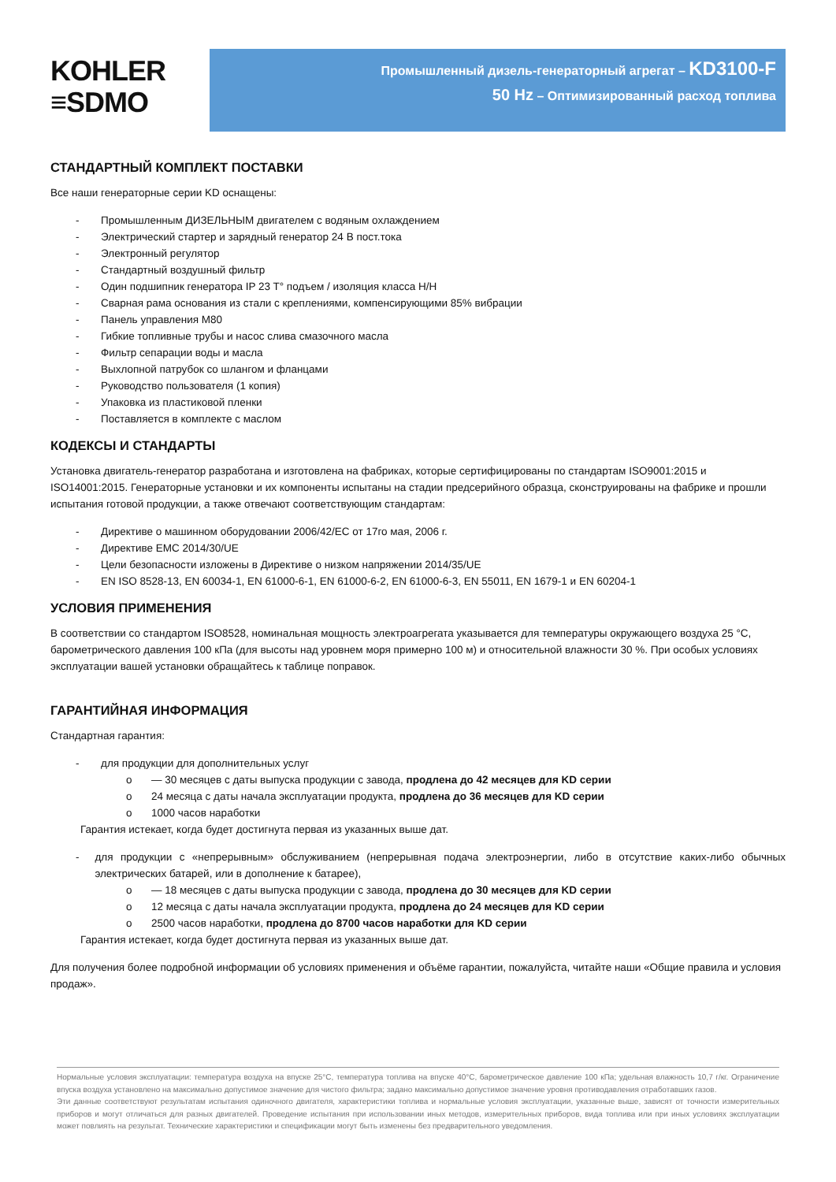KOHLER
≡SDMO
Промышленный дизель-генераторный агрегат – KD3100-F
50 Hz – Оптимизированный расход топлива
СТАНДАРТНЫЙ КОМПЛЕКТ ПОСТАВКИ
Все наши генераторные серии KD оснащены:
- Промышленным ДИЗЕЛЬНЫМ двигателем с водяным охлаждением
- Электрический стартер и зарядный генератор 24 В пост.тока
- Электронный регулятор
- Стандартный воздушный фильтр
- Один подшипник генератора IP 23 T° подъем / изоляция класса H/H
- Сварная рама основания из стали с креплениями, компенсирующими 85% вибрации
- Панель управления M80
- Гибкие топливные трубы и насос слива смазочного масла
- Фильтр сепарации воды и масла
- Выхлопной патрубок со шлангом и фланцами
- Руководство пользователя (1 копия)
- Упаковка из пластиковой пленки
- Поставляется в комплекте с маслом
КОДЕКСЫ И СТАНДАРТЫ
Установка двигатель-генератор разработана и изготовлена на фабриках, которые сертифицированы по стандартам ISO9001:2015 и ISO14001:2015. Генераторные установки и их компоненты испытаны на стадии предсерийного образца, сконструированы на фабрике и прошли испытания готовой продукции, а также отвечают соответствующим стандартам:
- Директиве о машинном оборудовании 2006/42/EC от 17го мая, 2006 г.
- Директиве EMC 2014/30/UE
- Цели безопасности изложены в Директиве о низком напряжении 2014/35/UE
- EN ISO 8528-13, EN 60034-1, EN 61000-6-1, EN 61000-6-2, EN 61000-6-3, EN 55011, EN 1679-1 и EN 60204-1
УСЛОВИЯ ПРИМЕНЕНИЯ
В соответствии со стандартом ISO8528, номинальная мощность электроагрегата указывается для температуры окружающего воздуха 25 °C, барометрического давления 100 кПа (для высоты над уровнем моря примерно 100 м) и относительной влажности 30 %. При особых условиях эксплуатации вашей установки обращайтесь к таблице поправок.
ГАРАНТИЙНАЯ ИНФОРМАЦИЯ
Стандартная гарантия:
- для продукции для дополнительных услуг
o — 30 месяцев с даты выпуска продукции с завода, продлена до 42 месяцев для KD серии
o 24 месяца с даты начала эксплуатации продукта, продлена до 36 месяцев для KD серии
o 1000 часов наработки
Гарантия истекает, когда будет достигнута первая из указанных выше дат.
- для продукции с «непрерывным» обслуживанием (непрерывная подача электроэнергии, либо в отсутствие каких-либо обычных электрических батарей, или в дополнение к батарее),
o — 18 месяцев с даты выпуска продукции с завода, продлена до 30 месяцев для KD серии
o 12 месяца с даты начала эксплуатации продукта, продлена до 24 месяцев для KD серии
o 2500 часов наработки, продлена до 8700 часов наработки для KD серии
Гарантия истекает, когда будет достигнута первая из указанных выше дат.
Для получения более подробной информации об условиях применения и объёме гарантии, пожалуйста, читайте наши «Общие правила и условия продаж».
Нормальные условия эксплуатации: температура воздуха на впуске 25°C, температура топлива на впуске 40°C, барометрическое давление 100 кПа; удельная влажность 10,7 г/кг. Ограничение впуска воздуха установлено на максимально допустимое значение для чистого фильтра; задано максимально допустимое значение уровня противодавления отработавших газов.
Эти данные соответствуют результатам испытания одиночного двигателя, характеристики топлива и нормальные условия эксплуатации, указанные выше, зависят от точности измерительных приборов и могут отличаться для разных двигателей. Проведение испытания при использовании иных методов, измерительных приборов, вида топлива или при иных условиях эксплуатации может повлиять на результат. Технические характеристики и спецификации могут быть изменены без предварительного уведомления.